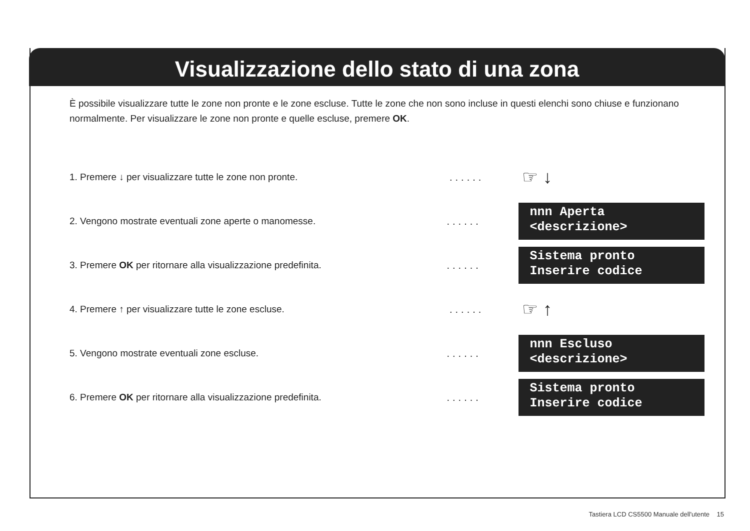Visualizzazione dello stato di una zona
È possibile visualizzare tutte le zone non pronte e le zone escluse. Tutte le zone che non sono incluse in questi elenchi sono chiuse e funzionano normalmente. Per visualizzare le zone non pronte e quelle escluse, premere OK.
1. Premere ↓ per visualizzare tutte le zone non pronte. ......
☞ ↓
2. Vengono mostrate eventuali zone aperte o manomesse. ......
nnn Aperta
<descrizione>
3. Premere OK per ritornare alla visualizzazione predefinita. ......
Sistema pronto
Inserire codice
4. Premere ↑ per visualizzare tutte le zone escluse. ......
☞ ↑
5. Vengono mostrate eventuali zone escluse. ......
nnn Escluso
<descrizione>
6. Premere OK per ritornare alla visualizzazione predefinita. ......
Sistema pronto
Inserire codice
Tastiera LCD CS5500 Manuale dell'utente 15